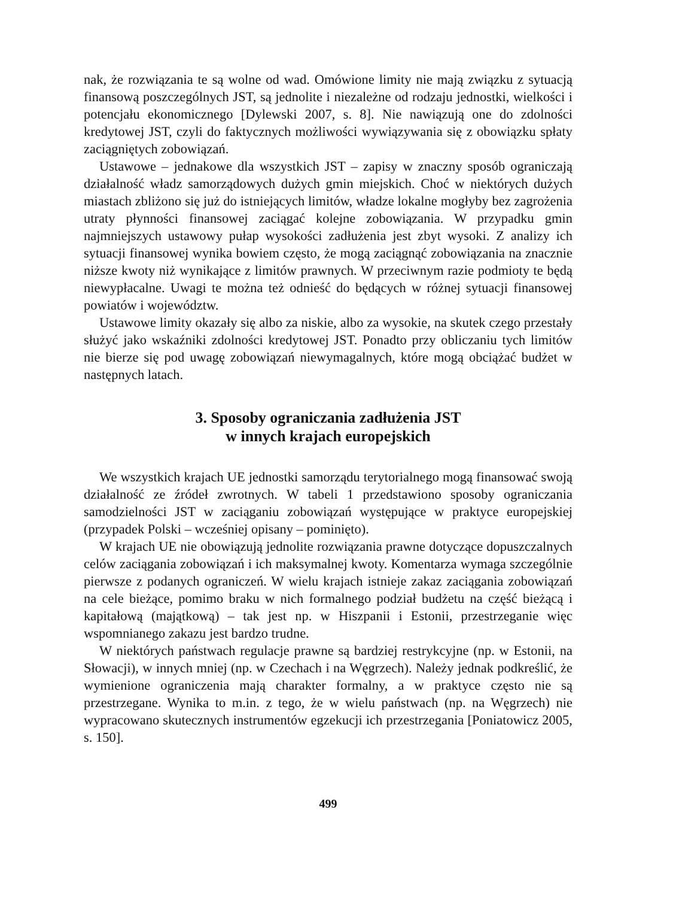nak, że rozwiązania te są wolne od wad. Omówione limity nie mają związku z sytuacją finansową poszczególnych JST, są jednolite i niezależne od rodzaju jednostki, wielkości i potencjału ekonomicznego [Dylewski 2007, s. 8]. Nie nawiązują one do zdolności kredytowej JST, czyli do faktycznych możliwości wywiązywania się z obowiązku spłaty zaciągniętych zobowiązań.
Ustawowe – jednakowe dla wszystkich JST – zapisy w znaczny sposób ograniczają działalność władz samorządowych dużych gmin miejskich. Choć w niektórych dużych miastach zbliżono się już do istniejących limitów, władze lokalne mogłyby bez zagrożenia utraty płynności finansowej zaciągać kolejne zobowiązania. W przypadku gmin najmniejszych ustawowy pułap wysokości zadłużenia jest zbyt wysoki. Z analizy ich sytuacji finansowej wynika bowiem często, że mogą zaciągnąć zobowiązania na znacznie niższe kwoty niż wynikające z limitów prawnych. W przeciwnym razie podmioty te będą niewypłacalne. Uwagi te można też odnieść do będących w różnej sytuacji finansowej powiatów i województw.
Ustawowe limity okazały się albo za niskie, albo za wysokie, na skutek czego przestały służyć jako wskaźniki zdolności kredytowej JST. Ponadto przy obliczaniu tych limitów nie bierze się pod uwagę zobowiązań niewymagalnych, które mogą obciążać budżet w następnych latach.
3. Sposoby ograniczania zadłużenia JST
w innych krajach europejskich
We wszystkich krajach UE jednostki samorządu terytorialnego mogą finansować swoją działalność ze źródeł zwrotnych. W tabeli 1 przedstawiono sposoby ograniczania samodzielności JST w zaciąganiu zobowiązań występujące w praktyce europejskiej (przypadek Polski – wcześniej opisany – pominięto).
W krajach UE nie obowiązują jednolite rozwiązania prawne dotyczące dopuszczalnych celów zaciągania zobowiązań i ich maksymalnej kwoty. Komentarza wymaga szczególnie pierwsze z podanych ograniczeń. W wielu krajach istnieje zakaz zaciągania zobowiązań na cele bieżące, pomimo braku w nich formalnego podział budżetu na część bieżącą i kapitałową (majątkową) – tak jest np. w Hiszpanii i Estonii, przestrzeganie więc wspomnianego zakazu jest bardzo trudne.
W niektórych państwach regulacje prawne są bardziej restrykcyjne (np. w Estonii, na Słowacji), w innych mniej (np. w Czechach i na Węgrzech). Należy jednak podkreślić, że wymienione ograniczenia mają charakter formalny, a w praktyce często nie są przestrzegane. Wynika to m.in. z tego, że w wielu państwach (np. na Węgrzech) nie wypracowano skutecznych instrumentów egzekucji ich przestrzegania [Poniatowicz 2005, s. 150].
499